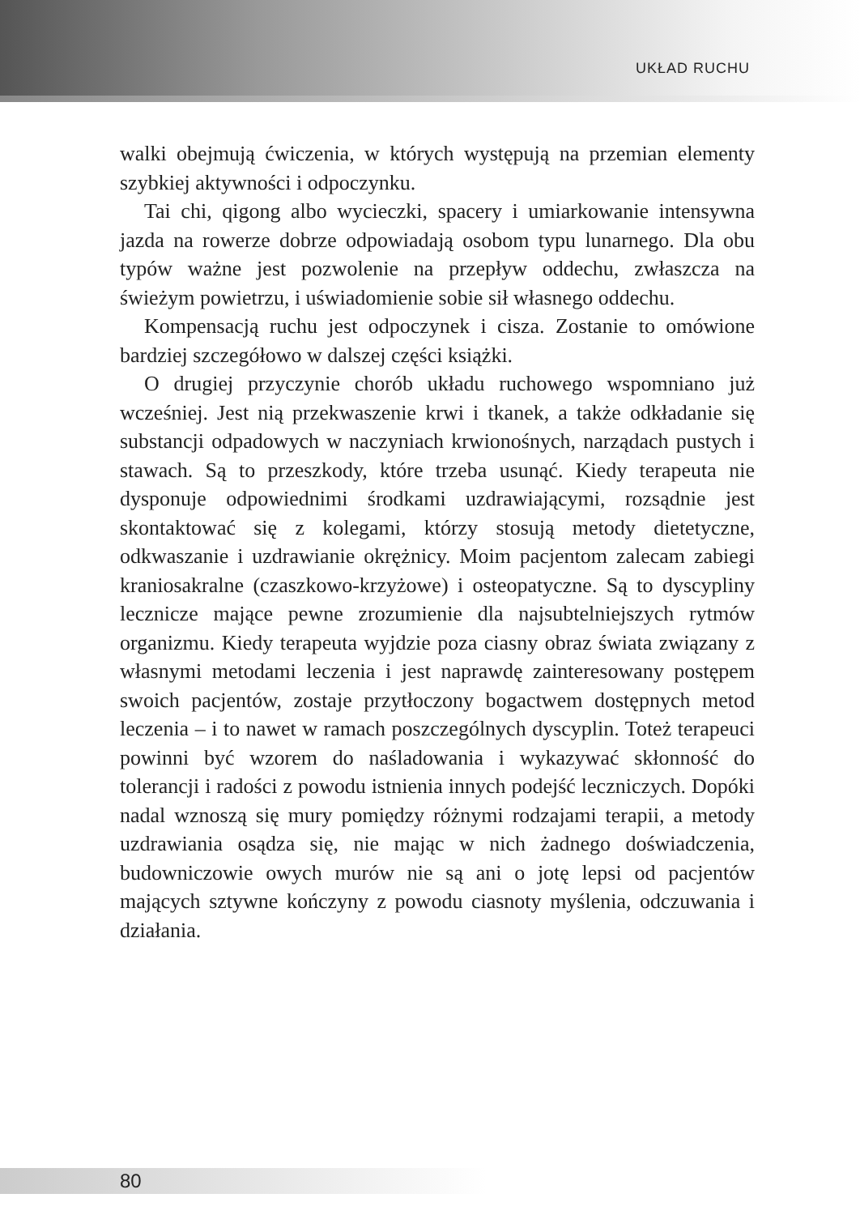UKŁAD RUCHU
walki obejmują ćwiczenia, w których występują na przemian elementy szybkiej aktywności i odpoczynku.
Tai chi, qigong albo wycieczki, spacery i umiarkowanie intensywna jazda na rowerze dobrze odpowiadają osobom typu lunarnego. Dla obu typów ważne jest pozwolenie na przepływ oddechu, zwłaszcza na świeżym powietrzu, i uświadomienie sobie sił własnego oddechu.
Kompensacją ruchu jest odpoczynek i cisza. Zostanie to omówione bardziej szczegółowo w dalszej części książki.
O drugiej przyczynie chorób układu ruchowego wspomniano już wcześniej. Jest nią przekwaszenie krwi i tkanek, a także odkładanie się substancji odpadowych w naczyniach krwionośnych, narządach pustych i stawach. Są to przeszkody, które trzeba usunąć. Kiedy terapeuta nie dysponuje odpowiednimi środkami uzdrawiającymi, rozsądnie jest skontaktować się z kolegami, którzy stosują metody dietetyczne, odkwaszanie i uzdrawianie okrężnicy. Moim pacjentom zalecam zabiegi kraniosakralne (czaszkowo-krzyżowe) i osteopatyczne. Są to dyscypliny lecznicze mające pewne zrozumienie dla najsubtelniejszych rytmów organizmu. Kiedy terapeuta wyjdzie poza ciasny obraz świata związany z własnymi metodami leczenia i jest naprawdę zainteresowany postępem swoich pacjentów, zostaje przytłoczony bogactwem dostępnych metod leczenia – i to nawet w ramach poszczególnych dyscyplin. Toteż terapeuci powinni być wzorem do naśladowania i wykazywać skłonność do tolerancji i radości z powodu istnienia innych podejść leczniczych. Dopóki nadal wznoszą się mury pomiędzy różnymi rodzajami terapii, a metody uzdrawiania osądza się, nie mając w nich żadnego doświadczenia, budowniczowie owych murów nie są ani o jotę lepsi od pacjentów mających sztywne kończyny z powodu ciasnoty myślenia, odczuwania i działania.
80